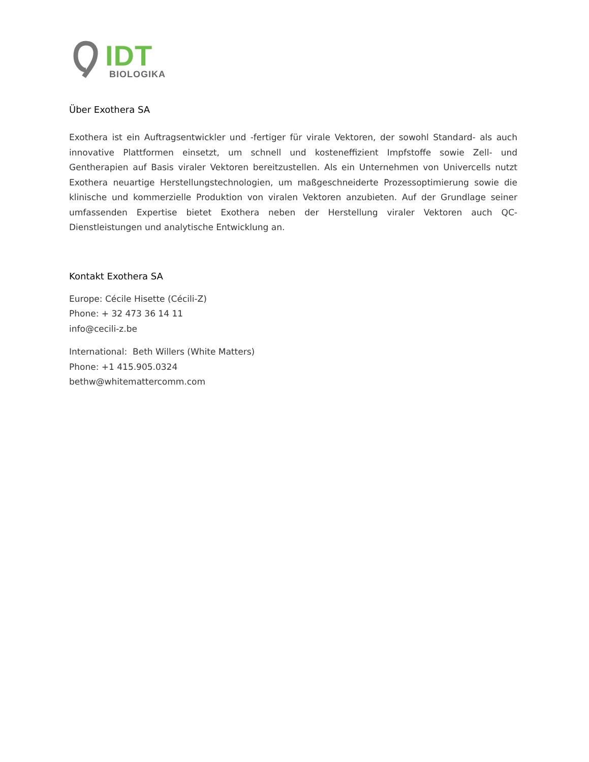IDT
BIOLOGIKA
Über Exothera SA
Exothera ist ein Auftragsentwickler und -fertiger für virale Vektoren, der sowohl Standard- als auch innovative Plattformen einsetzt, um schnell und kosteneffizient Impfstoffe sowie Zell- und Gentherapien auf Basis viraler Vektoren bereitzustellen. Als ein Unternehmen von Univercells nutzt Exothera neuartige Herstellungstechnologien, um maßgeschneiderte Prozessoptimierung sowie die klinische und kommerzielle Produktion von viralen Vektoren anzubieten. Auf der Grundlage seiner umfassenden Expertise bietet Exothera neben der Herstellung viraler Vektoren auch QC-Dienstleistungen und analytische Entwicklung an.
Kontakt Exothera SA
Europe: Cécile Hisette (Cécili-Z)
Phone: + 32 473 36 14 11
info@cecili-z.be
International: Beth Willers (White Matters)
Phone: +1 415.905.0324
bethw@whitemattercomm.com